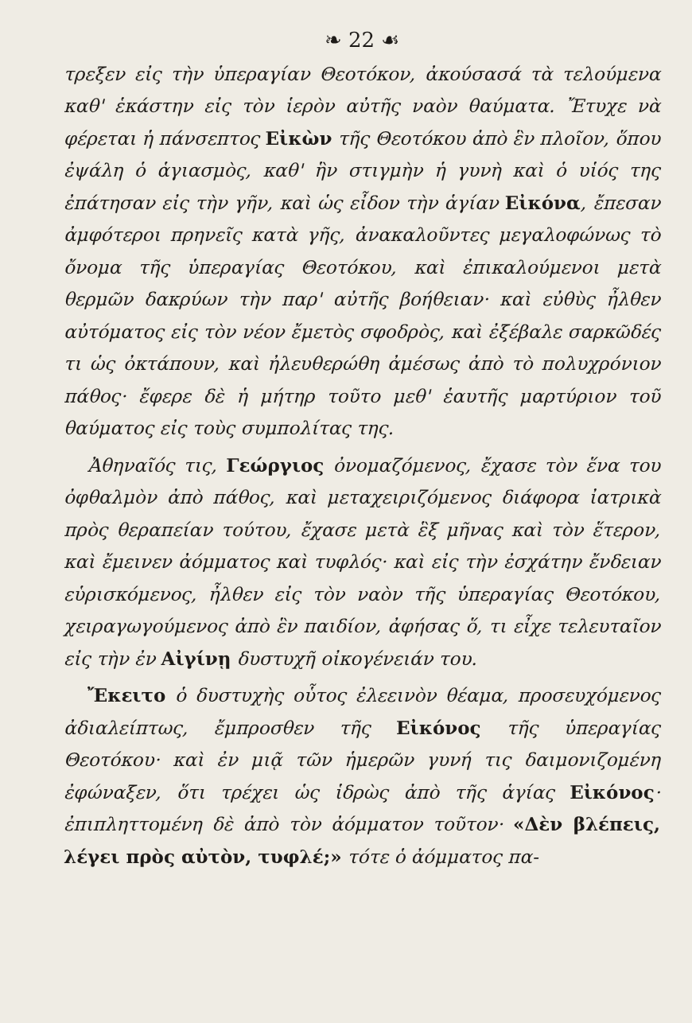❧ 22 ☙
τρεξεν εἰς τὴν ὑπεραγίαν Θεοτόκον, ἀκούσασά τὰ τελούμενα καθ' ἑκάστην εἰς τὸν ἱερὸν αὐτῆς ναὸν θαύματα. Ἔτυχε νὰ φέρεται ἡ πάνσεπτος Εἰκὼν τῆς Θεοτόκου ἀπὸ ἓν πλοῖον, ὅπου ἐψάλη ὁ ἁγιασμὸς, καθ' ἣν στιγμὴν ἡ γυνὴ καὶ ὁ υἱός της ἐπάτησαν εἰς τὴν γῆν, καὶ ὡς εἶδον τὴν ἁγίαν Εἰκόνα, ἔπεσαν ἀμφότεροι πρηνεῖς κατὰ γῆς, ἀνακαλοῦντες μεγαλοφώνως τὸ ὄνομα τῆς ὑπεραγίας Θεοτόκου, καὶ ἐπικαλούμενοι μετὰ θερμῶν δακρύων τὴν παρ' αὐτῆς βοήθειαν· καὶ εὐθὺς ἦλθεν αὐτόματος εἰς τὸν νέον ἔμετὸς σφοδρὸς, καὶ ἐξέβαλε σαρκῶδές τι ὡς ὀκτάπουν, καὶ ἠλευθερώθη ἀμέσως ἀπὸ τὸ πολυχρόνιον πάθος· ἔφερε δὲ ἡ μήτηρ τοῦτο μεθ' ἑαυτῆς μαρτύριον τοῦ θαύματος εἰς τοὺς συμπολίτας της.
Ἀθηναῖός τις, Γεώργιος ὀνομαζόμενος, ἔχασε τὸν ἕνα του ὀφθαλμὸν ἀπὸ πάθος, καὶ μεταχειριζόμενος διάφορα ἰατρικὰ πρὸς θεραπείαν τούτου, ἔχασε μετὰ ἓξ μῆνας καὶ τὸν ἕτερον, καὶ ἔμεινεν ἀόμματος καὶ τυφλός· καὶ εἰς τὴν ἐσχάτην ἔνδειαν εὑρισκόμενος, ἦλθεν εἰς τὸν ναὸν τῆς ὑπεραγίας Θεοτόκου, χειραγωγούμενος ἀπὸ ἓν παιδίον, ἀφήσας ὅ, τι εἶχε τελευταῖον εἰς τὴν ἐν Αἰγίνῃ δυστυχῆ οἰκογένειάν του.
Ἔκειτο ὁ δυστυχὴς οὗτος ἐλεεινὸν θέαμα, προσευχόμενος ἀδιαλείπτως, ἔμπροσθεν τῆς Εἰκόνος τῆς ὑπεραγίας Θεοτόκου· καὶ ἐν μιᾷ τῶν ἡμερῶν γυνή τις δαιμονιζομένη ἐφώναξεν, ὅτι τρέχει ὡς ἱδρὼς ἀπὸ τῆς ἁγίας Εἰκόνος· ἐπιπληττομένη δὲ ἀπὸ τὸν ἀόμματον τοῦτον· «Δὲν βλέπεις, λέγει πρὸς αὐτὸν, τυφλέ;» τότε ὁ ἀόμματος πα-